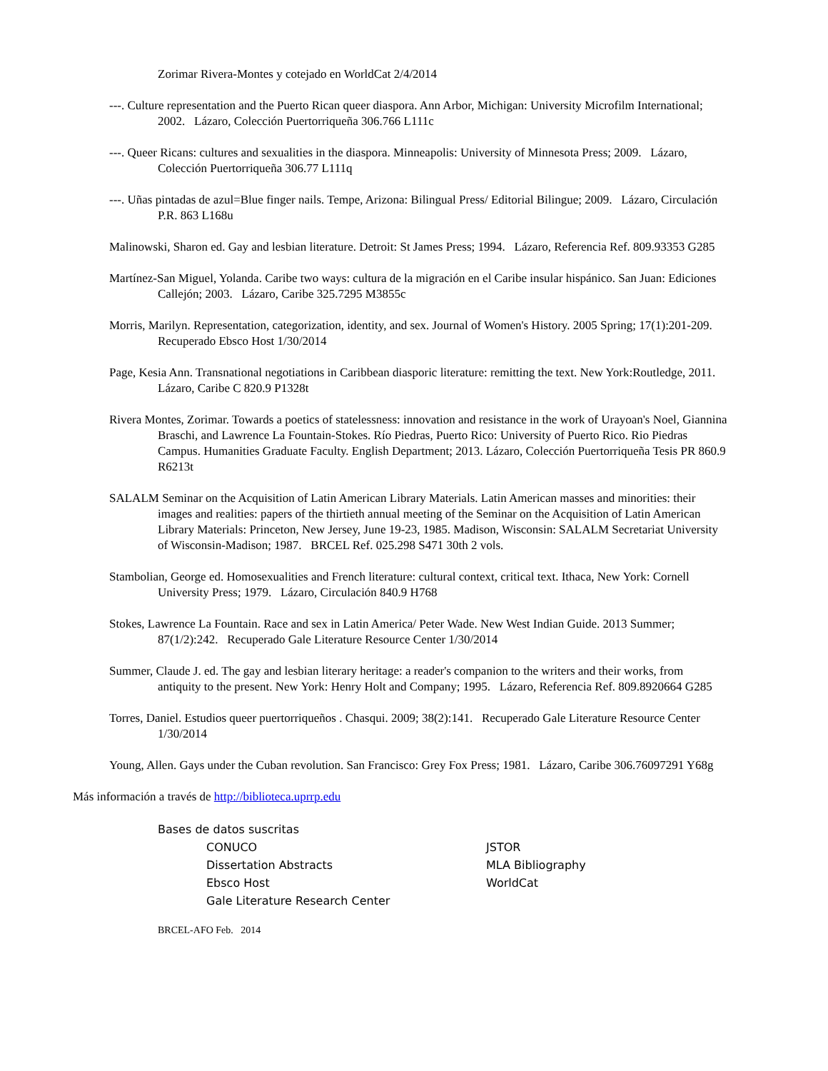Zorimar Rivera-Montes y cotejado en WorldCat 2/4/2014
---. Culture representation and the Puerto Rican queer diaspora. Ann Arbor, Michigan: University Microfilm International; 2002. Lázaro, Colección Puertorriqueña 306.766 L111c
---. Queer Ricans: cultures and sexualities in the diaspora. Minneapolis: University of Minnesota Press; 2009. Lázaro, Colección Puertorriqueña 306.77 L111q
---. Uñas pintadas de azul=Blue finger nails. Tempe, Arizona: Bilingual Press/ Editorial Bilingue; 2009. Lázaro, Circulación P.R. 863 L168u
Malinowski, Sharon ed. Gay and lesbian literature. Detroit: St James Press; 1994. Lázaro, Referencia Ref. 809.93353 G285
Martínez-San Miguel, Yolanda. Caribe two ways: cultura de la migración en el Caribe insular hispánico. San Juan: Ediciones Callejón; 2003. Lázaro, Caribe 325.7295 M3855c
Morris, Marilyn. Representation, categorization, identity, and sex. Journal of Women's History. 2005 Spring; 17(1):201-209. Recuperado Ebsco Host 1/30/2014
Page, Kesia Ann. Transnational negotiations in Caribbean diasporic literature: remitting the text. New York:Routledge, 2011. Lázaro, Caribe C 820.9 P1328t
Rivera Montes, Zorimar. Towards a poetics of statelessness: innovation and resistance in the work of Urayoan's Noel, Giannina Braschi, and Lawrence La Fountain-Stokes. Río Piedras, Puerto Rico: University of Puerto Rico. Rio Piedras Campus. Humanities Graduate Faculty. English Department; 2013. Lázaro, Colección Puertorriqueña Tesis PR 860.9 R6213t
SALALM Seminar on the Acquisition of Latin American Library Materials. Latin American masses and minorities: their images and realities: papers of the thirtieth annual meeting of the Seminar on the Acquisition of Latin American Library Materials: Princeton, New Jersey, June 19-23, 1985. Madison, Wisconsin: SALALM Secretariat University of Wisconsin-Madison; 1987. BRCEL Ref. 025.298 S471 30th 2 vols.
Stambolian, George ed. Homosexualities and French literature: cultural context, critical text. Ithaca, New York: Cornell University Press; 1979. Lázaro, Circulación 840.9 H768
Stokes, Lawrence La Fountain. Race and sex in Latin America/ Peter Wade. New West Indian Guide. 2013 Summer; 87(1/2):242. Recuperado Gale Literature Resource Center 1/30/2014
Summer, Claude J. ed. The gay and lesbian literary heritage: a reader's companion to the writers and their works, from antiquity to the present. New York: Henry Holt and Company; 1995. Lázaro, Referencia Ref. 809.8920664 G285
Torres, Daniel. Estudios queer puertorriqueños . Chasqui. 2009; 38(2):141. Recuperado Gale Literature Resource Center 1/30/2014
Young, Allen. Gays under the Cuban revolution. San Francisco: Grey Fox Press; 1981. Lázaro, Caribe 306.76097291 Y68g
Más información a través de http://biblioteca.uprrp.edu
Bases de datos suscritas
CONUCO
Dissertation Abstracts
Ebsco Host
Gale Literature Research Center
JSTOR
MLA Bibliography
WorldCat
BRCEL-AFO Feb. 2014